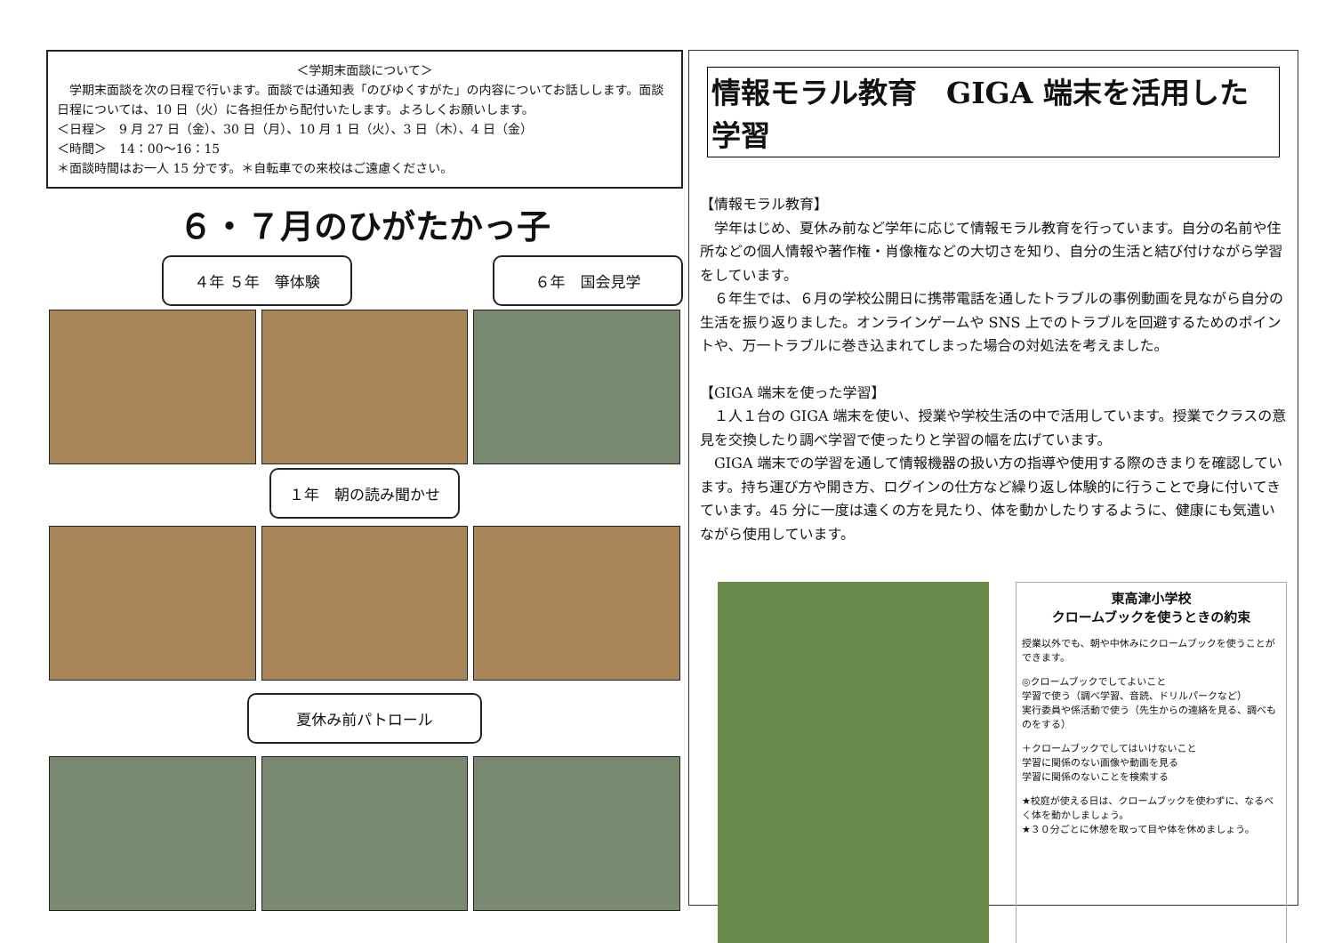＜学期末面談について＞
　学期末面談を次の日程で行います。面談では通知表「のびゆくすがた」の内容についてお話しします。面談日程については、10 日（火）に各担任から配付いたします。よろしくお願いします。
＜日程＞　9 月 27 日（金）、30 日（月）、10 月 1 日（火）、3 日（木）、4 日（金）
＜時間＞　14：00〜16：15
＊面談時間はお一人 15 分です。＊自転車での来校はご遠慮ください。
６・７月のひがたかっ子
４年 ５年　箏体験 ６年　国会見学
１年　朝の読み聞かせ
夏休み前パトロール
情報モラル教育　GIGA 端末を活用した学習
【情報モラル教育】
　学年はじめ、夏休み前など学年に応じて情報モラル教育を行っています。自分の名前や住所などの個人情報や著作権・肖像権などの大切さを知り、自分の生活と結び付けながら学習をしています。
　６年生では、６月の学校公開日に携帯電話を通したトラブルの事例動画を見ながら自分の生活を振り返りました。オンラインゲームや SNS 上でのトラブルを回避するためのポイントや、万一トラブルに巻き込まれてしまった場合の対処法を考えました。
【GIGA 端末を使った学習】
　１人１台の GIGA 端末を使い、授業や学校生活の中で活用しています。授業でクラスの意見を交換したり調べ学習で使ったりと学習の幅を広げています。
　GIGA 端末での学習を通して情報機器の扱い方の指導や使用する際のきまりを確認しています。持ち運び方や開き方、ログインの仕方など繰り返し体験的に行うことで身に付いてきています。45 分に一度は遠くの方を見たり、体を動かしたりするように、健康にも気遣いながら使用しています。
東高津小学校
クロームブックを使うときの約束
授業以外でも、朝や中休みにクロームブックを使うことができます。
◎クロームブックでしてよいこと
学習で使う（調べ学習、音読、ドリルパークなど）
実行委員や係活動で使う（先生からの連絡を見る、調べものをする）
＋クロームブックでしてはいけないこと
学習に関係のない画像や動画を見る
学習に関係のないことを検索する
★校庭が使える日は、クロームブックを使わずに、なるべく体を動かしましょう。
★３０分ごとに休憩を取って目や体を休めましょう。